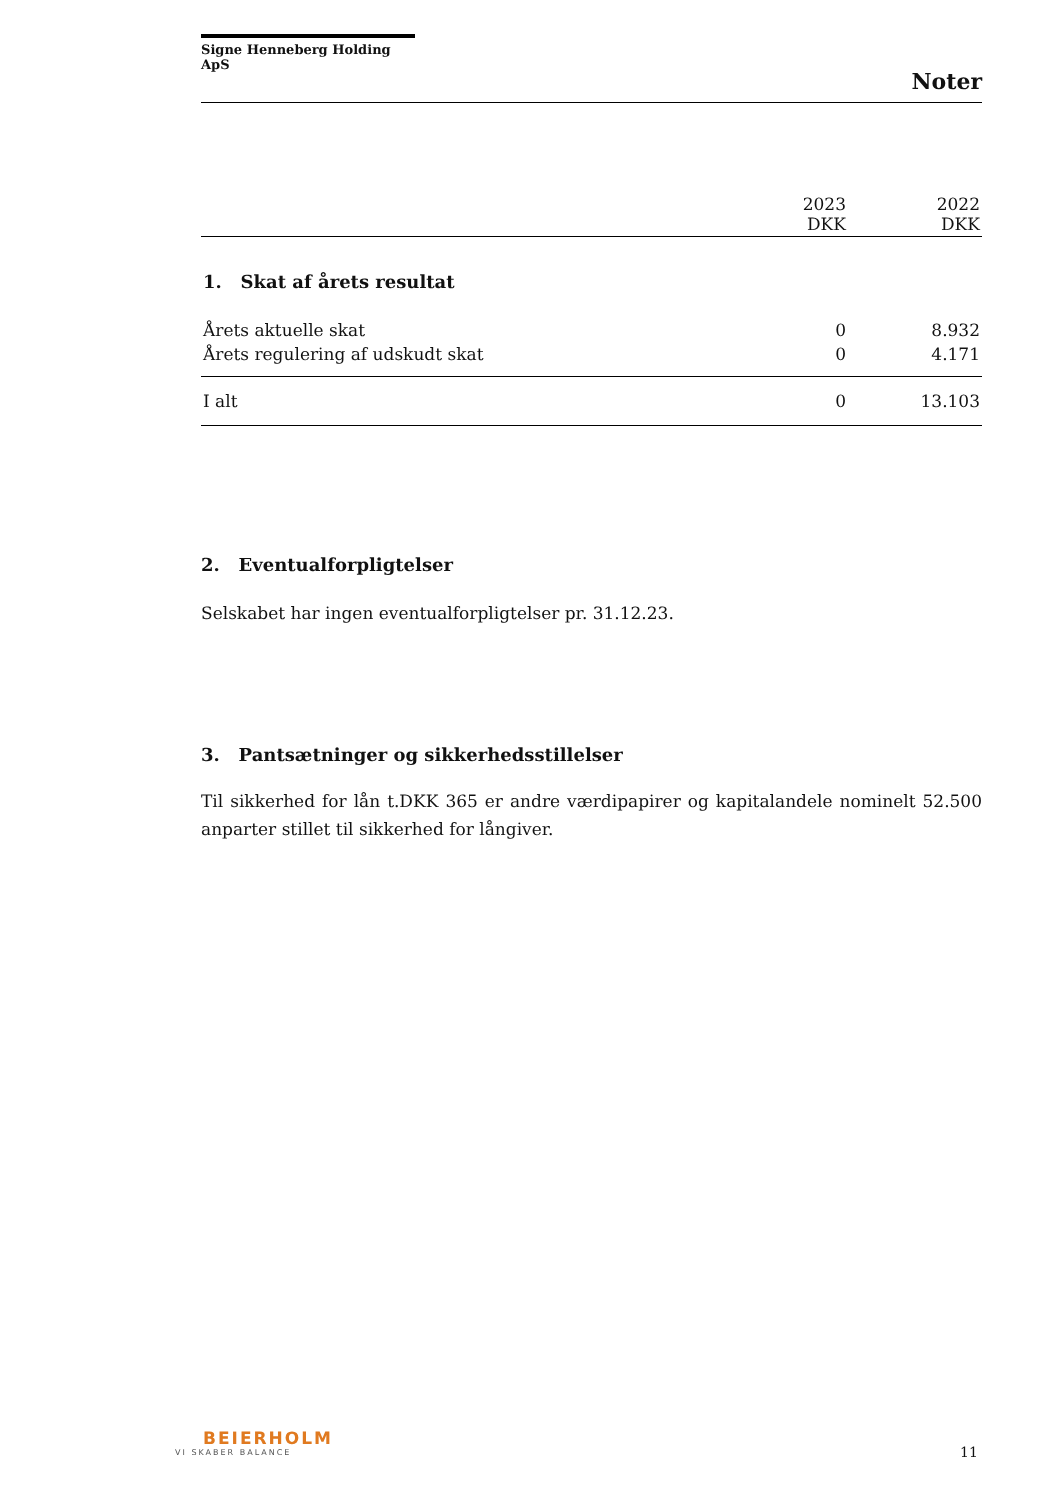Signe Henneberg Holding ApS
Noter
| | 2023 DKK | 2022 DKK |
| --- | --- | --- |
| 1. Skat af årets resultat | | |
| Årets aktuelle skat | 0 | 8.932 |
| Årets regulering af udskudt skat | 0 | 4.171 |
| I alt | 0 | 13.103 |
2. Eventualforpligtelser
Selskabet har ingen eventualforpligtelser pr. 31.12.23.
3. Pantsætninger og sikkerhedsstillelser
Til sikkerhed for lån t.DKK 365 er andre værdipapirer og kapitalandele nominelt 52.500 anparter stillet til sikkerhed for långiver.
BEIERHOLM
VI SKABER BALANCE
11